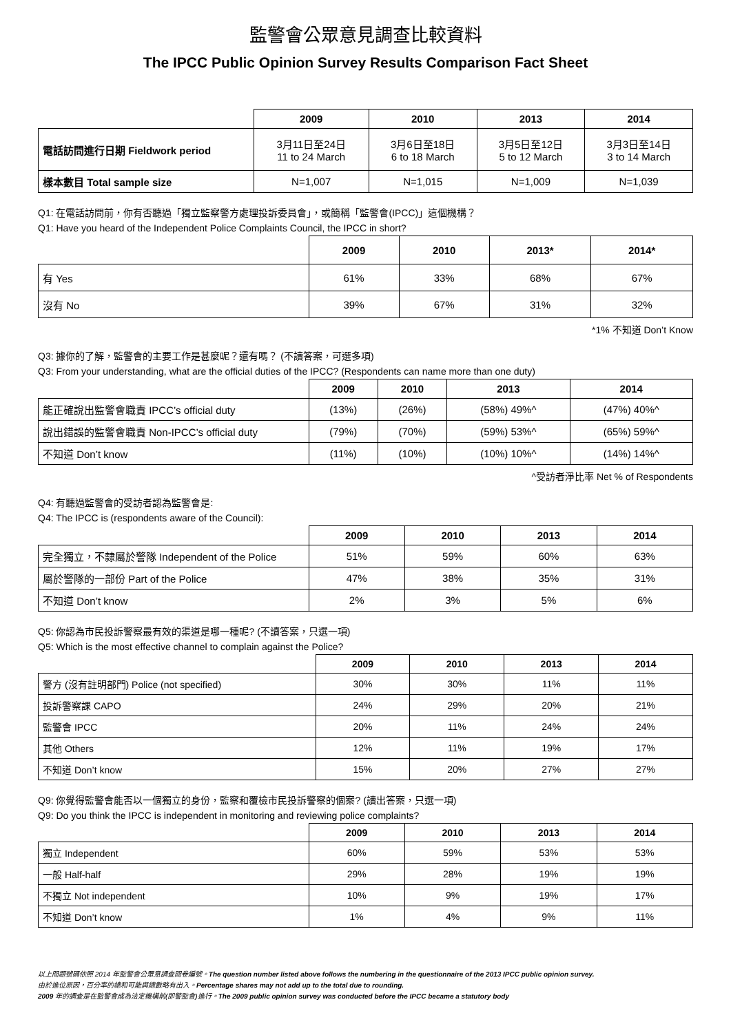監警會公眾意見調查比較資料
The IPCC Public Opinion Survey Results Comparison Fact Sheet
| | 2009 | 2010 | 2013 | 2014 |
| --- | --- | --- | --- | --- |
| 電話訪問進行日期 Fieldwork period | 3月11日至24日 11 to 24 March | 3月6日至18日 6 to 18 March | 3月5日至12日 5 to 12 March | 3月3日至14日 3 to 14 March |
| 樣本數目 Total sample size | N=1,007 | N=1,015 | N=1,009 | N=1,039 |
Q1: 在電話訪問前，你有否聽過「獨立監察警方處理投訴委員會」，或簡稱「監警會(IPCC)」這個機構？
Q1: Have you heard of the Independent Police Complaints Council, the IPCC in short?
| | 2009 | 2010 | 2013* | 2014* |
| --- | --- | --- | --- | --- |
| 有 Yes | 61% | 33% | 68% | 67% |
| 沒有 No | 39% | 67% | 31% | 32% |
*1% 不知道 Don’t Know
Q3: 據你的了解，監警會的主要工作是甚麼呢？還有嗎？ (不讀答案，可選多項)
Q3: From your understanding, what are the official duties of the IPCC? (Respondents can name more than one duty)
| | 2009 | 2010 | 2013 | 2014 |
| --- | --- | --- | --- | --- |
| 能正確說出監警會職責 IPCC’s official duty | (13%) | (26%) | (58%) 49%^ | (47%) 40%^ |
| 說出錯誤的監警會職責 Non-IPCC’s official duty | (79%) | (70%) | (59%) 53%^ | (65%) 59%^ |
| 不知道 Don’t know | (11%) | (10%) | (10%) 10%^ | (14%) 14%^ |
^受訪者淨比率 Net % of Respondents
Q4: 有聽過監警會的受訪者認為監警會是:
Q4: The IPCC is (respondents aware of the Council):
| | 2009 | 2010 | 2013 | 2014 |
| --- | --- | --- | --- | --- |
| 完全獨立，不隸屬於警隊 Independent of the Police | 51% | 59% | 60% | 63% |
| 屬於警隊的一部份 Part of the Police | 47% | 38% | 35% | 31% |
| 不知道 Don’t know | 2% | 3% | 5% | 6% |
Q5: 你認為市民投訴警察最有效的渠道是哪一種呢? (不讀答案，只選一項)
Q5: Which is the most effective channel to complain against the Police?
| | 2009 | 2010 | 2013 | 2014 |
| --- | --- | --- | --- | --- |
| 警方 (沒有註明部門) Police (not specified) | 30% | 30% | 11% | 11% |
| 投訴警察課 CAPO | 24% | 29% | 20% | 21% |
| 監警會 IPCC | 20% | 11% | 24% | 24% |
| 其他 Others | 12% | 11% | 19% | 17% |
| 不知道 Don’t know | 15% | 20% | 27% | 27% |
Q9: 你覺得監警會能否以一個獨立的身份，監察和覆檢市民投訴警察的個案? (讀出答案，只選一項)
Q9: Do you think the IPCC is independent in monitoring and reviewing police complaints?
| | 2009 | 2010 | 2013 | 2014 |
| --- | --- | --- | --- | --- |
| 獨立 Independent | 60% | 59% | 53% | 53% |
| 一般 Half-half | 29% | 28% | 19% | 19% |
| 不獨立 Not independent | 10% | 9% | 19% | 17% |
| 不知道 Don’t know | 1% | 4% | 9% | 11% |
以上問題號碼依照 2014 年監警會公眾意調查問卷編號。The question number listed above follows the numbering in the questionnaire of the 2013 IPCC public opinion survey.
由於進位原因，百分率的總和可能與總數略有出入。Percentage shares may not add up to the total due to rounding.
2009 年的調查是在監警會成為法定機構前(即警監會)進行。The 2009 public opinion survey was conducted before the IPCC became a statutory body